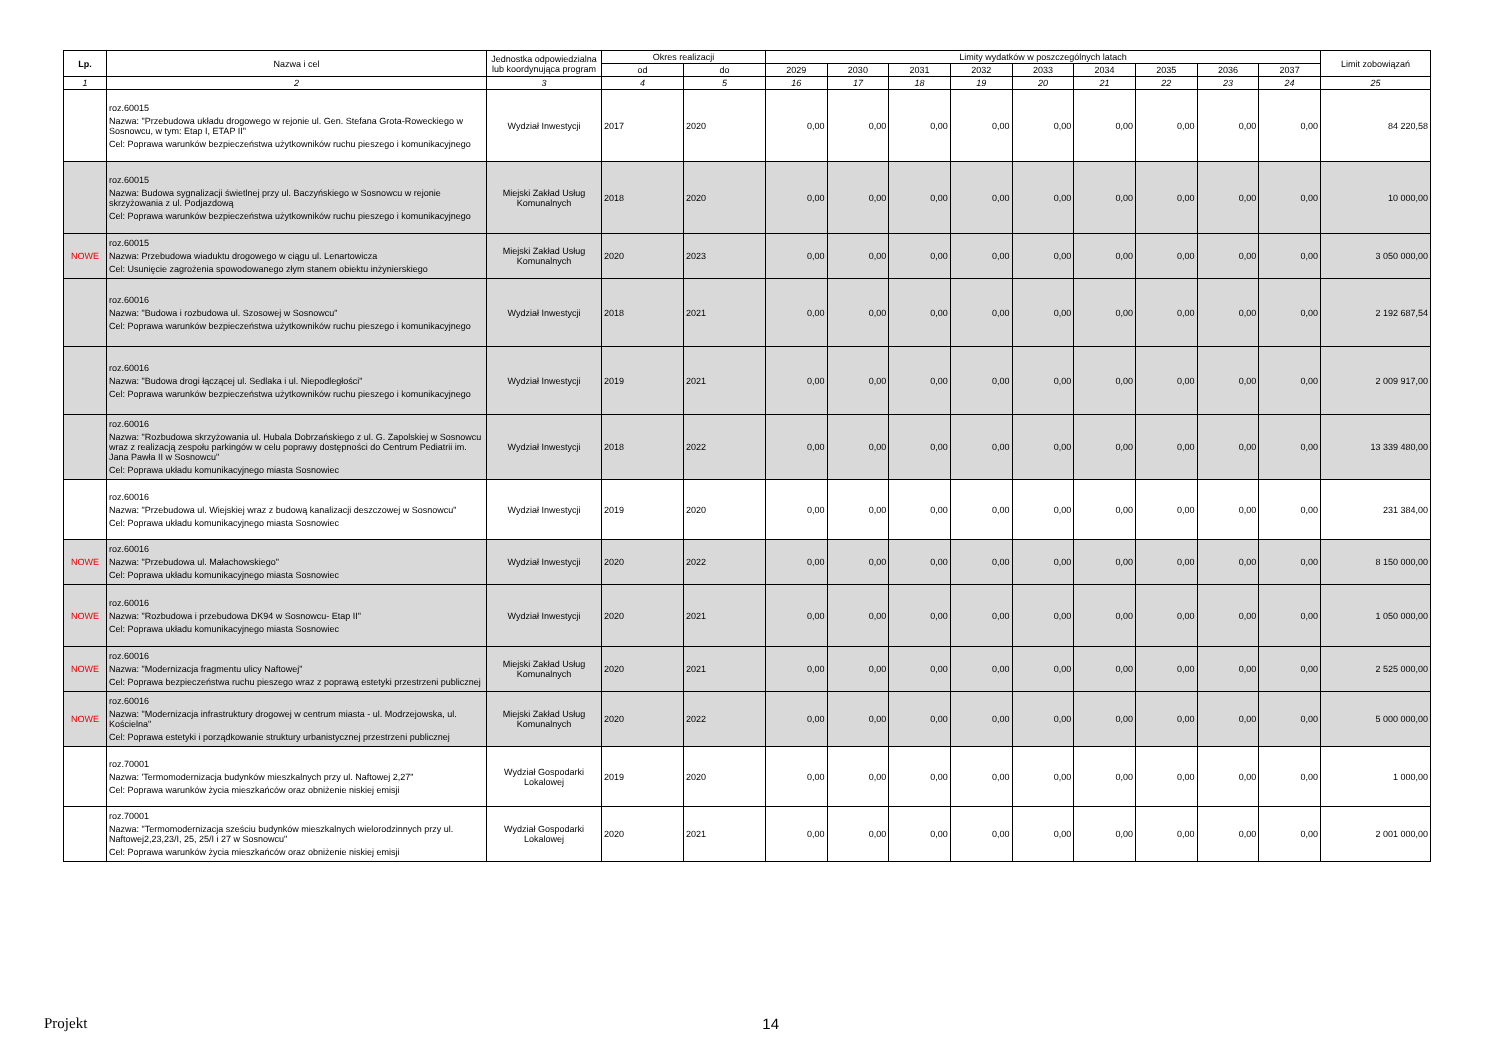| Lp. | Nazwa i cel | Jednostka odpowiedzialna lub koordynująca program | Okres realizacji | | Limity wydatków w poszczególnych latach | | | | | | | | | Limit zobowiązań |
| --- | --- | --- | --- | --- | --- | --- | --- | --- | --- | --- | --- | --- | --- | --- |
| | | | od | do | 2029 | 2030 | 2031 | 2032 | 2033 | 2034 | 2035 | 2036 | 2037 | |
| 1 | 2 | 3 | 4 | 5 | 16 | 17 | 18 | 19 | 20 | 21 | 22 | 23 | 24 | 25 |
| | roz.60015 Nazwa: "Przebudowa układu drogowego w rejonie ul. Gen. Stefana Grota-Roweckiego w Sosnowcu, w tym: Etap I, ETAP II" Cel: Poprawa warunków bezpieczeństwa użytkowników ruchu pieszego i komunikacyjnego | Wydział Inwestycji | 2017 | 2020 | 0,00 | 0,00 | 0,00 | 0,00 | 0,00 | 0,00 | 0,00 | 0,00 | 0,00 | 84 220,58 |
| | roz.60015 Nazwa: Budowa sygnalizacji świetlnej przy ul. Baczyńskiego w Sosnowcu w rejonie skrzyżowania z ul. Podjazdową Cel: Poprawa warunków bezpieczeństwa użytkowników ruchu pieszego i komunikacyjnego | Miejski Zakład Usług Komunalnych | 2018 | 2020 | 0,00 | 0,00 | 0,00 | 0,00 | 0,00 | 0,00 | 0,00 | 0,00 | 0,00 | 10 000,00 |
| NOWE | roz.60015 Nazwa: Przebudowa wiaduktu drogowego w ciągu ul. Lenartowicza Cel: Usunięcie zagrożenia spowodowanego złym stanem obiektu inżynierskiego | Miejski Zakład Usług Komunalnych | 2020 | 2023 | 0,00 | 0,00 | 0,00 | 0,00 | 0,00 | 0,00 | 0,00 | 0,00 | 0,00 | 3 050 000,00 |
| | roz.60016 Nazwa: "Budowa i rozbudowa ul. Szosowej w Sosnowcu" Cel: Poprawa warunków bezpieczeństwa użytkowników ruchu pieszego i komunikacyjnego | Wydział Inwestycji | 2018 | 2021 | 0,00 | 0,00 | 0,00 | 0,00 | 0,00 | 0,00 | 0,00 | 0,00 | 0,00 | 2 192 687,54 |
| | roz.60016 Nazwa: "Budowa drogi łączącej ul. Sedlaka i ul. Niepodległości" Cel: Poprawa warunków bezpieczeństwa użytkowników ruchu pieszego i komunikacyjnego | Wydział Inwestycji | 2019 | 2021 | 0,00 | 0,00 | 0,00 | 0,00 | 0,00 | 0,00 | 0,00 | 0,00 | 0,00 | 2 009 917,00 |
| | roz.60016 Nazwa: "Rozbudowa skrzyżowania ul. Hubala Dobrzańskiego z ul. G. Zapolskiej w Sosnowcu wraz z realizacją zespołu parkingów w celu poprawy dostępności do Centrum Pediatrii im. Jana Pawła II w Sosnowcu" Cel: Poprawa układu komunikacyjnego miasta Sosnowiec | Wydział Inwestycji | 2018 | 2022 | 0,00 | 0,00 | 0,00 | 0,00 | 0,00 | 0,00 | 0,00 | 0,00 | 0,00 | 13 339 480,00 |
| | roz.60016 Nazwa: "Przebudowa ul. Wiejskiej wraz z budową kanalizacji deszczowej w Sosnowcu" Cel: Poprawa układu komunikacyjnego miasta Sosnowiec | Wydział Inwestycji | 2019 | 2020 | 0,00 | 0,00 | 0,00 | 0,00 | 0,00 | 0,00 | 0,00 | 0,00 | 0,00 | 231 384,00 |
| NOWE | roz.60016 Nazwa: "Przebudowa ul. Małachowskiego" Cel: Poprawa układu komunikacyjnego miasta Sosnowiec | Wydział Inwestycji | 2020 | 2022 | 0,00 | 0,00 | 0,00 | 0,00 | 0,00 | 0,00 | 0,00 | 0,00 | 0,00 | 8 150 000,00 |
| NOWE | roz.60016 Nazwa: "Rozbudowa i przebudowa DK94 w Sosnowcu- Etap II" Cel: Poprawa układu komunikacyjnego miasta Sosnowiec | Wydział Inwestycji | 2020 | 2021 | 0,00 | 0,00 | 0,00 | 0,00 | 0,00 | 0,00 | 0,00 | 0,00 | 0,00 | 1 050 000,00 |
| NOWE | roz.60016 Nazwa: "Modernizacja fragmentu ulicy Naftowej" Cel: Poprawa bezpieczeństwa ruchu pieszego wraz z poprawą estetyki przestrzeni publicznej | Miejski Zakład Usług Komunalnych | 2020 | 2021 | 0,00 | 0,00 | 0,00 | 0,00 | 0,00 | 0,00 | 0,00 | 0,00 | 0,00 | 2 525 000,00 |
| NOWE | roz.60016 Nazwa: "Modernizacja infrastruktury drogowej w centrum miasta - ul. Modrzejowska, ul. Kościelna" Cel: Poprawa estetyki i porządkowanie struktury urbanistycznej przestrzeni publicznej | Miejski Zakład Usług Komunalnych | 2020 | 2022 | 0,00 | 0,00 | 0,00 | 0,00 | 0,00 | 0,00 | 0,00 | 0,00 | 0,00 | 5 000 000,00 |
| | roz.70001 Nazwa: 'Termomodernizacja budynków mieszkalnych przy ul. Naftowej 2,27" Cel: Poprawa warunków życia mieszkańców oraz obniżenie niskiej emisji | Wydział Gospodarki Lokalowej | 2019 | 2020 | 0,00 | 0,00 | 0,00 | 0,00 | 0,00 | 0,00 | 0,00 | 0,00 | 0,00 | 1 000,00 |
| | roz.70001 Nazwa: "Termomodernizacja sześciu budynków mieszkalnych wielorodzinnych przy ul. Naftowej2,23,23/I, 25, 25/I i 27 w Sosnowcu" Cel: Poprawa warunków życia mieszkańców oraz obniżenie niskiej emisji | Wydział Gospodarki Lokalowej | 2020 | 2021 | 0,00 | 0,00 | 0,00 | 0,00 | 0,00 | 0,00 | 0,00 | 0,00 | 0,00 | 2 001 000,00 |
Projekt 14